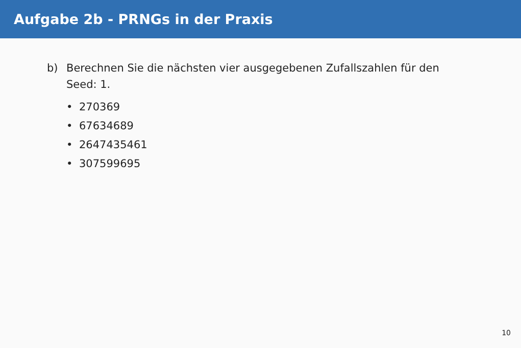Aufgabe 2b - PRNGs in der Praxis
b) Berechnen Sie die nächsten vier ausgegebenen Zufallszahlen für den Seed: 1.
• 270369
• 67634689
• 2647435461
• 307599695
10